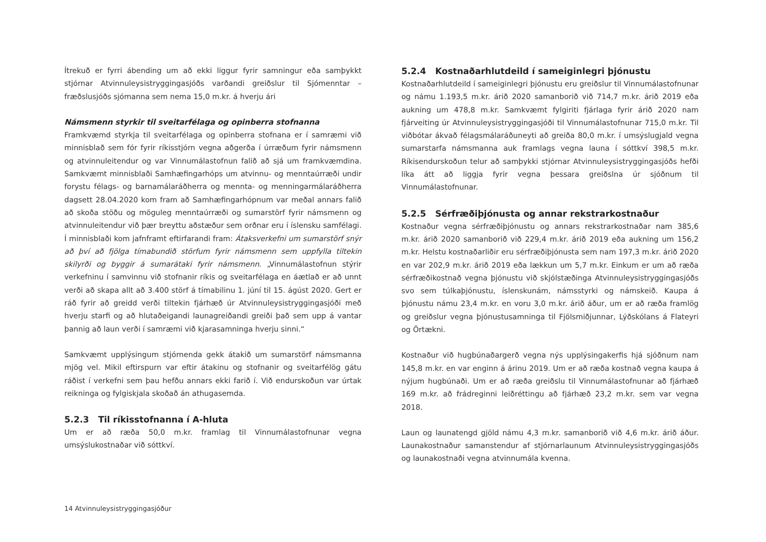Ítrekuð er fyrri ábending um að ekki liggur fyrir samningur eða samþykkt stjórnar Atvinnuleysistryggingasjóðs varðandi greiðslur til Sjómenntar – fræðslusjóðs sjómanna sem nema 15,0 m.kr. á hverju ári
Námsmenn styrkir til sveitarfélaga og opinberra stofnanna
Framkvæmd styrkja til sveitarfélaga og opinberra stofnana er í samræmi við minnisblað sem fór fyrir ríkisstjórn vegna aðgerða í úrræðum fyrir námsmenn og atvinnuleitendur og var Vinnumálastofnun falið að sjá um framkvæmdina. Samkvæmt minnisblaði Samhæfingarhóps um atvinnu- og menntaúrræði undir forystu félags- og barnamálaráðherra og mennta- og menningarmálaráðherra dagsett 28.04.2020 kom fram að Samhæfingarhópnum var meðal annars falið að skoða stöðu og möguleg menntaúrræði og sumarstörf fyrir námsmenn og atvinnuleitendur við þær breyttu aðstæður sem orðnar eru í íslensku samfélagi. Í minnisblaði kom jafnframt eftirfarandi fram: Átaksverkefni um sumarstörf snýr að því að fjölga tímabundið störfum fyrir námsmenn sem uppfylla tiltekin skilyrði og byggir á sumarátaki fyrir námsmenn. „Vinnumálastofnun stýrir verkefninu í samvinnu við stofnanir ríkis og sveitarfélaga en áætlað er að unnt verði að skapa allt að 3.400 störf á tímabilinu 1. júní til 15. ágúst 2020. Gert er ráð fyrir að greidd verði tiltekin fjárhæð úr Atvinnuleysistryggingasjóði með hverju starfi og að hlutaðeigandi launagreiðandi greiði það sem upp á vantar þannig að laun verði í samræmi við kjarasamninga hverju sinni.“
Samkvæmt upplýsingum stjórnenda gekk átakið um sumarstörf námsmanna mjög vel. Mikil eftirspurn var eftir átakinu og stofnanir og sveitarfélög gátu ráðist í verkefni sem þau hefðu annars ekki farið í. Við endurskoðun var úrtak reikninga og fylgiskjala skoðað án athugasemda.
5.2.3 Til ríkisstofnanna í A-hluta
Um er að ræða 50,0 m.kr. framlag til Vinnumálastofnunar vegna umsýslukostnaðar við sóttkví.
5.2.4 Kostnaðarhlutdeild í sameiginlegri þjónustu
Kostnaðarhlutdeild í sameiginlegri þjónustu eru greiðslur til Vinnumálastofnunar og námu 1.193,5 m.kr. árið 2020 samanborið við 714,7 m.kr. árið 2019 eða aukning um 478,8 m.kr. Samkvæmt fylgiriti fjárlaga fyrir árið 2020 nam fjárveiting úr Atvinnuleysistryggingasjóði til Vinnumálastofnunar 715,0 m.kr. Til viðbótar ákvað félagsmálaráðuneyti að greiða 80,0 m.kr. í umsýslugjald vegna sumarstarfa námsmanna auk framlags vegna launa í sóttkví 398,5 m.kr. Ríkisendurskoðun telur að samþykki stjórnar Atvinnuleysistryggingasjóðs hefði líka átt að liggja fyrir vegna þessara greiðslna úr sjóðnum til Vinnumálastofnunar.
5.2.5 Sérfræðiþjónusta og annar rekstrarkostnaður
Kostnaður vegna sérfræðiþjónustu og annars rekstrarkostnaðar nam 385,6 m.kr. árið 2020 samanborið við 229,4 m.kr. árið 2019 eða aukning um 156,2 m.kr. Helstu kostnaðarliðir eru sérfræðiþjónusta sem nam 197,3 m.kr. árið 2020 en var 202,9 m.kr. árið 2019 eða lækkun um 5,7 m.kr. Einkum er um að ræða sérfræðikostnað vegna þjónustu við skjólstæðinga Atvinnuleysistryggingasjóðs svo sem túlkaþjónustu, íslenskunám, námsstyrki og námskeið. Kaupa á þjónustu námu 23,4 m.kr. en voru 3,0 m.kr. árið áður, um er að ræða framlög og greiðslur vegna þjónustusamninga til Fjölsmiðjunnar, Lýðskólans á Flateyri og Örtækni.
Kostnaður við hugbúnaðargerð vegna nýs upplýsingakerfis hjá sjóðnum nam 145,8 m.kr. en var enginn á árinu 2019. Um er að ræða kostnað vegna kaupa á nýjum hugbúnaði. Um er að ræða greiðslu til Vinnumálastofnunar að fjárhæð 169 m.kr. að frádreginni leiðréttingu að fjárhæð 23,2 m.kr. sem var vegna 2018.
Laun og launatengd gjöld námu 4,3 m.kr. samanborið við 4,6 m.kr. árið áður. Launakostnaður samanstendur af stjórnarlaunum Atvinnuleysistryggingasjóðs og launakostnaði vegna atvinnumála kvenna.
14 Atvinnuleysistryggingasjóður